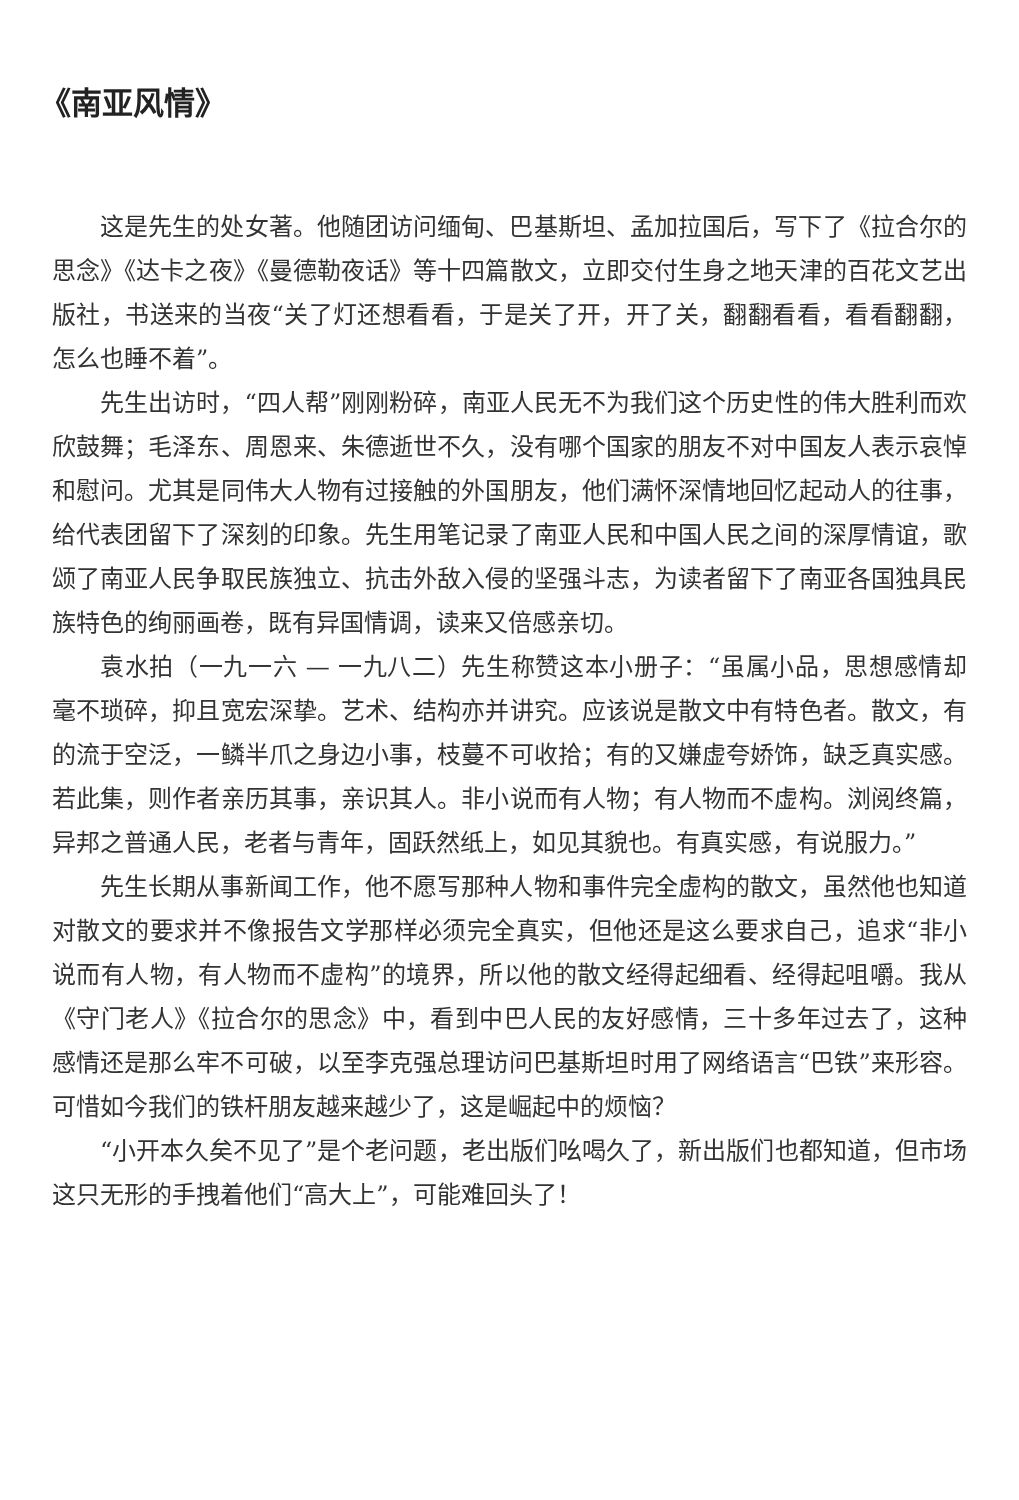《南亚风情》
这是先生的处女著。他随团访问缅甸、巴基斯坦、孟加拉国后，写下了《拉合尔的思念》《达卡之夜》《曼德勒夜话》等十四篇散文，立即交付生身之地天津的百花文艺出版社，书送来的当夜“关了灯还想看看，于是关了开，开了关，翻翻看看，看看翻翻，怎么也睡不着”。
先生出访时，“四人帮”刚刚粉碎，南亚人民无不为我们这个历史性的伟大胜利而欢欣鼓舞；毛泽东、周恩来、朱德逝世不久，没有哪个国家的朋友不对中国友人表示哀悼和慰问。尤其是同伟大人物有过接触的外国朋友，他们满怀深情地回忆起动人的往事，给代表团留下了深刻的印象。先生用笔记录了南亚人民和中国人民之间的深厚情谊，歌颂了南亚人民争取民族独立、抗击外敌入侵的坚强斗志，为读者留下了南亚各国独具民族特色的绚丽画卷，既有异国情调，读来又倍感亲切。
袁水拍（一九一六 — 一九八二）先生称赞这本小册子：“虽属小品，思想感情却毫不琐碎，抑且宽宏深挚。艺术、结构亦并讲究。应该说是散文中有特色者。散文，有的流于空泛，一鳞半爪之身边小事，枝蔓不可收拾；有的又嫌虚夸娇饰，缺乏真实感。若此集，则作者亲历其事，亲识其人。非小说而有人物；有人物而不虚构。浏阅终篇，异邦之普通人民，老者与青年，固跃然纸上，如见其貌也。有真实感，有说服力。”
先生长期从事新闻工作，他不愿写那种人物和事件完全虚构的散文，虽然他也知道对散文的要求并不像报告文学那样必须完全真实，但他还是这么要求自己，追求“非小说而有人物，有人物而不虚构”的境界，所以他的散文经得起细看、经得起咀嚼。我从《守门老人》《拉合尔的思念》中，看到中巴人民的友好感情，三十多年过去了，这种感情还是那么牢不可破，以至李克强总理访问巴基斯坦时用了网络语言“巴铁”来形容。可惜如今我们的铁杆朋友越来越少了，这是崛起中的烦恼？
“小开本久矣不见了”是个老问题，老出版们吆喝久了，新出版们也都知道，但市场这只无形的手拽着他们“高大上”，可能难回头了！